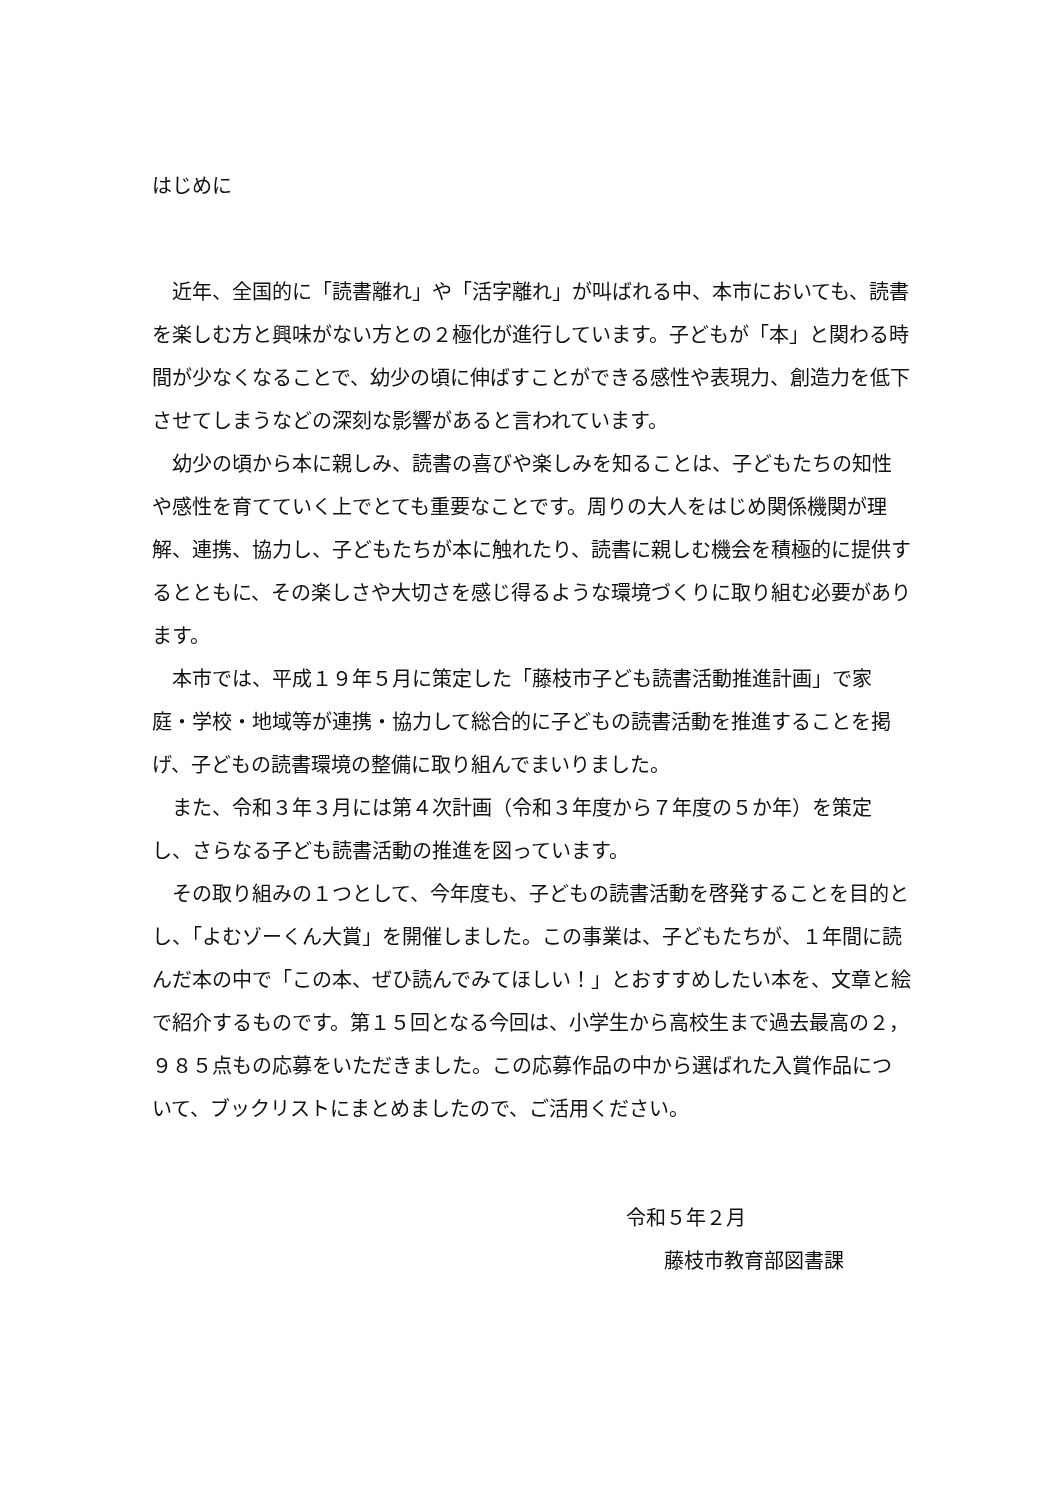はじめに
近年、全国的に「読書離れ」や「活字離れ」が叫ばれる中、本市においても、読書を楽しむ方と興味がない方との２極化が進行しています。子どもが「本」と関わる時間が少なくなることで、幼少の頃に伸ばすことができる感性や表現力、創造力を低下させてしまうなどの深刻な影響があると言われています。
幼少の頃から本に親しみ、読書の喜びや楽しみを知ることは、子どもたちの知性や感性を育てていく上でとても重要なことです。周りの大人をはじめ関係機関が理解、連携、協力し、子どもたちが本に触れたり、読書に親しむ機会を積極的に提供するとともに、その楽しさや大切さを感じ得るような環境づくりに取り組む必要があります。
本市では、平成１９年５月に策定した「藤枝市子ども読書活動推進計画」で家庭・学校・地域等が連携・協力して総合的に子どもの読書活動を推進することを掲げ、子どもの読書環境の整備に取り組んでまいりました。
また、令和３年３月には第４次計画（令和３年度から７年度の５か年）を策定し、さらなる子ども読書活動の推進を図っています。
その取り組みの１つとして、今年度も、子どもの読書活動を啓発することを目的とし、「よむゾーくん大賞」を開催しました。この事業は、子どもたちが、１年間に読んだ本の中で「この本、ぜひ読んでみてほしい！」とおすすめしたい本を、文章と絵で紹介するものです。第１５回となる今回は、小学生から高校生まで過去最高の２，９８５点もの応募をいただきました。この応募作品の中から選ばれた入賞作品について、ブックリストにまとめましたので、ご活用ください。
令和５年２月
藤枝市教育部図書課